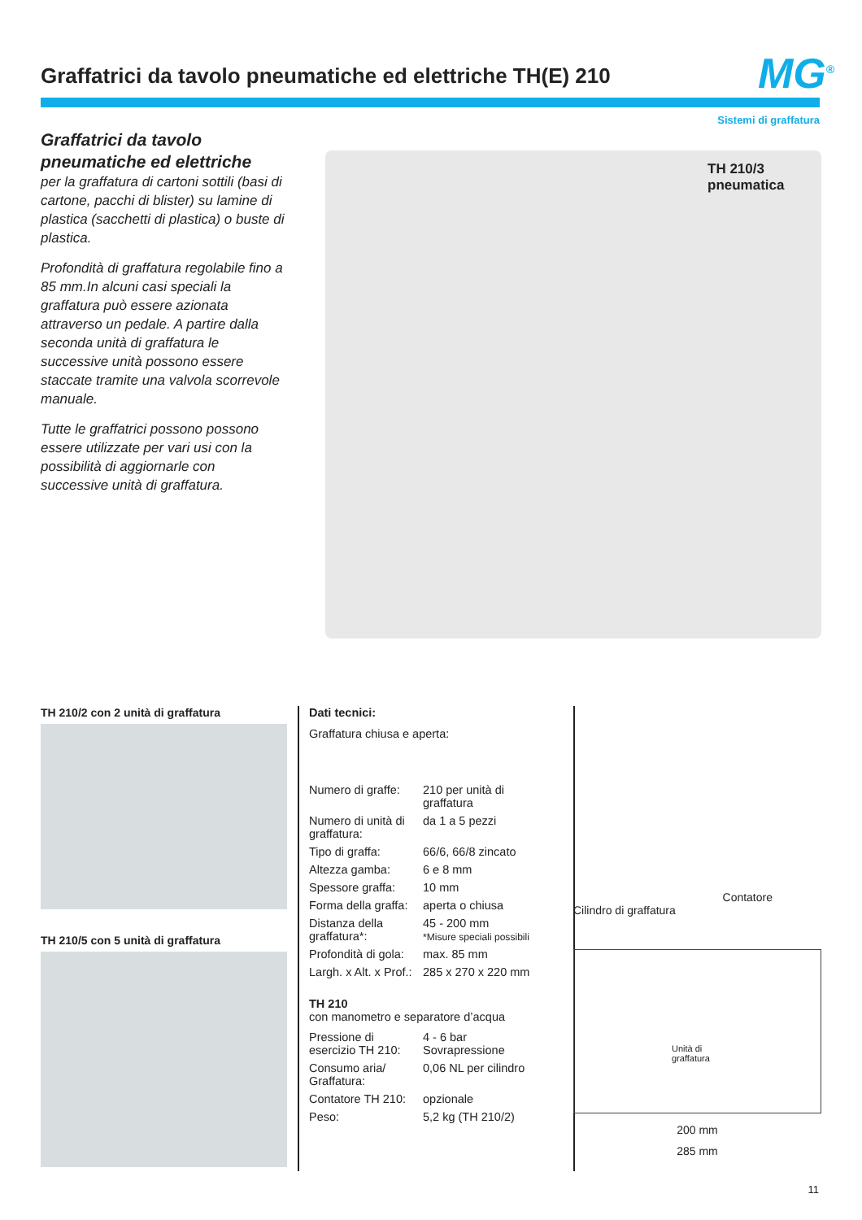Graffatrici da tavolo pneumatiche ed elettriche TH(E) 210
MG<sup>®</sup>
Sistemi di graffatura
Graffatrici da tavolo
pneumatiche ed elettriche
per la graffatura di cartoni sottili (basi di cartone, pacchi di blister) su lamine di plastica (sacchetti di plastica) o buste di plastica.
Profondità di graffatura regolabile fino a 85 mm.In alcuni casi speciali la graffatura può essere azionata attraverso un pedale. A partire dalla seconda unità di graffatura le successive unità possono essere staccate tramite una valvola scorrevole manuale.
Tutte le graffatrici possono possono essere utilizzate per vari usi con la possibilità di aggiornarle con successive unità di graffatura.
TH 210/3
pneumatica
TH 210/2 con 2 unità di graffatura
TH 210/5 con 5 unità di graffatura
Dati tecnici:
Graffatura chiusa e aperta:
| Numero di graffe: | 210 per unità di graffatura |
| Numero di unità di graffatura: | da 1 a 5 pezzi |
| Tipo di graffa: | 66/6, 66/8 zincato |
| Altezza gamba: | 6 e 8 mm |
| Spessore graffa: | 10 mm |
| Forma della graffa: | aperta o chiusa |
| Distanza della graffatura*: | 45 - 200 mm *Misure speciali possibili |
| Profondità di gola: | max. 85 mm |
| Largh. x Alt. x Prof.: | 285 x 270 x 220 mm |
TH 210
con manometro e separatore d’acqua
| Pressione di esercizio TH 210: | 4 - 6 bar Sovrapressione |
| Consumo aria/ Graffatura: | 0,06 NL per cilindro |
| Contatore TH 210: | opzionale |
| Peso: | 5,2 kg (TH 210/2) |
Contatore
Cilindro di graffatura
Unità di
graffatura
200 mm
285 mm
11